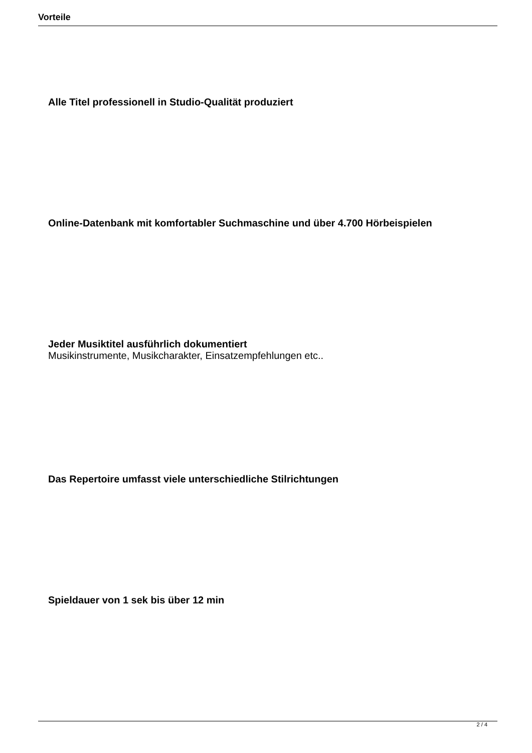Vorteile
Alle Titel professionell in Studio-Qualität produziert
Online-Datenbank mit komfortabler Suchmaschine und über 4.700 Hörbeispielen
Jeder Musiktitel ausführlich dokumentiert
Musikinstrumente, Musikcharakter, Einsatzempfehlungen etc..
Das Repertoire umfasst viele unterschiedliche Stilrichtungen
Spieldauer von 1 sek bis über 12 min
2 / 4